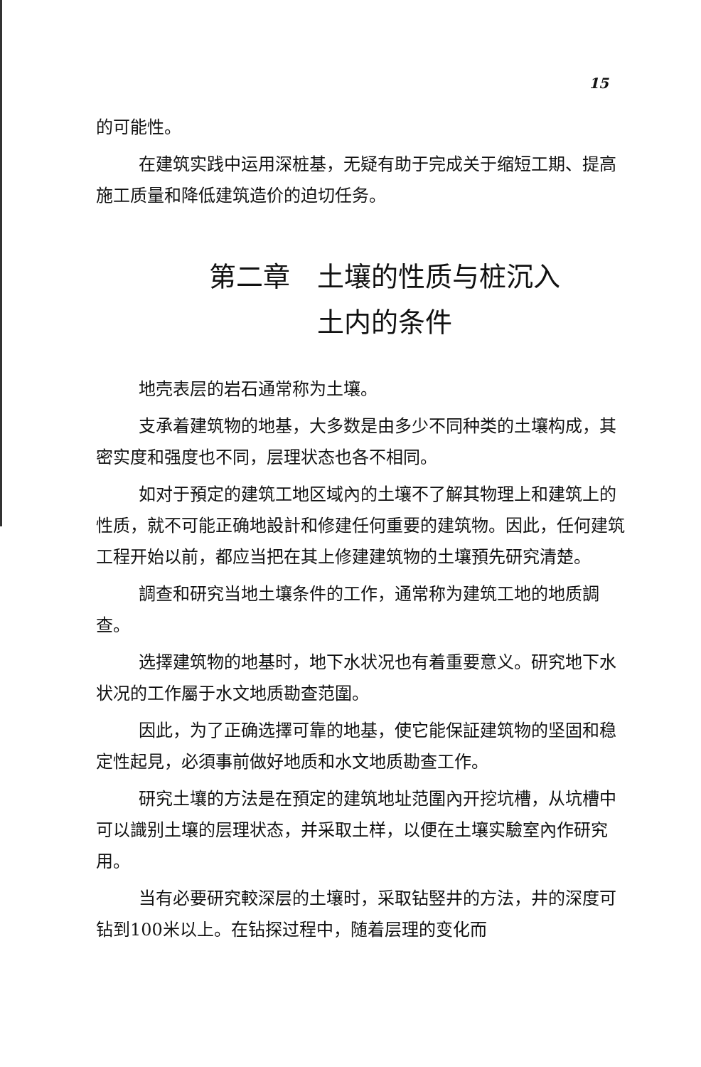15
的可能性。
在建筑实践中运用深桩基，无疑有助于完成关于缩短工期、提高施工质量和降低建筑造价的迫切任务。
第二章　土壤的性质与桩沉入
土内的条件
地壳表层的岩石通常称为土壤。
支承着建筑物的地基，大多数是由多少不同种类的土壤构成，其密实度和强度也不同，层理状态也各不相同。
如对于預定的建筑工地区域內的土壤不了解其物理上和建筑上的性质，就不可能正确地設計和修建任何重要的建筑物。因此，任何建筑工程开始以前，都应当把在其上修建建筑物的土壤預先研究清楚。
調查和研究当地土壤条件的工作，通常称为建筑工地的地质調查。
选擇建筑物的地基时，地下水状况也有着重要意义。研究地下水状况的工作屬于水文地质勘查范圍。
因此，为了正确选擇可靠的地基，使它能保証建筑物的坚固和稳定性起見，必須事前做好地质和水文地质勘查工作。
研究土壤的方法是在預定的建筑地址范圍內开挖坑槽，从坑槽中可以識别土壤的层理状态，并采取土样，以便在土壤实驗室內作研究用。
当有必要研究較深层的土壤时，采取钻竪井的方法，井的深度可钻到100米以上。在钻探过程中，随着层理的变化而